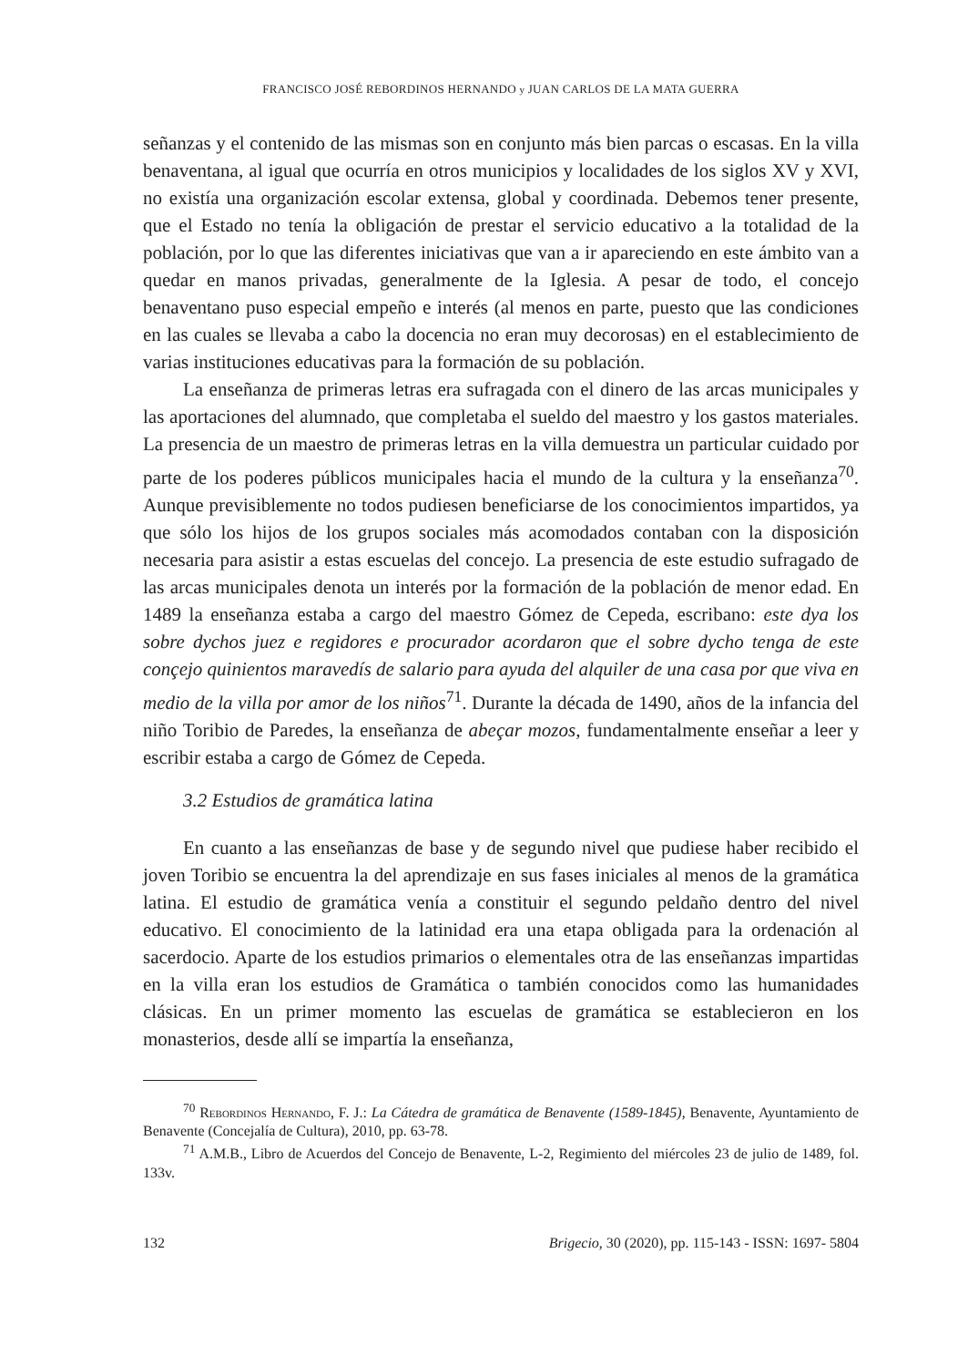FRANCISCO JOSÉ REBORDINOS HERNANDO y JUAN CARLOS DE LA MATA GUERRA
señanzas y el contenido de las mismas son en conjunto más bien parcas o escasas. En la villa benaventana, al igual que ocurría en otros municipios y localidades de los siglos XV y XVI, no existía una organización escolar extensa, global y coordinada. Debemos tener presente, que el Estado no tenía la obligación de prestar el servicio educativo a la totalidad de la población, por lo que las diferentes iniciativas que van a ir apareciendo en este ámbito van a quedar en manos privadas, generalmente de la Iglesia. A pesar de todo, el concejo benaventano puso especial empeño e interés (al menos en parte, puesto que las condiciones en las cuales se llevaba a cabo la docencia no eran muy decorosas) en el establecimiento de varias instituciones educativas para la formación de su población.
La enseñanza de primeras letras era sufragada con el dinero de las arcas municipales y las aportaciones del alumnado, que completaba el sueldo del maestro y los gastos materiales. La presencia de un maestro de primeras letras en la villa demuestra un particular cuidado por parte de los poderes públicos municipales hacia el mundo de la cultura y la enseñanza<sup>70</sup>. Aunque previsiblemente no todos pudiesen beneficiarse de los conocimientos impartidos, ya que sólo los hijos de los grupos sociales más acomodados contaban con la disposición necesaria para asistir a estas escuelas del concejo. La presencia de este estudio sufragado de las arcas municipales denota un interés por la formación de la población de menor edad. En 1489 la enseñanza estaba a cargo del maestro Gómez de Cepeda, escribano: este dya los sobre dychos juez e regidores e procurador acordaron que el sobre dycho tenga de este conçejo quinientos maravedís de salario para ayuda del alquiler de una casa por que viva en medio de la villa por amor de los niños<sup>71</sup>. Durante la década de 1490, años de la infancia del niño Toribio de Paredes, la enseñanza de abeçar mozos, fundamentalmente enseñar a leer y escribir estaba a cargo de Gómez de Cepeda.
3.2 Estudios de gramática latina
En cuanto a las enseñanzas de base y de segundo nivel que pudiese haber recibido el joven Toribio se encuentra la del aprendizaje en sus fases iniciales al menos de la gramática latina. El estudio de gramática venía a constituir el segundo peldaño dentro del nivel educativo. El conocimiento de la latinidad era una etapa obligada para la ordenación al sacerdocio. Aparte de los estudios primarios o elementales otra de las enseñanzas impartidas en la villa eran los estudios de Gramática o también conocidos como las humanidades clásicas. En un primer momento las escuelas de gramática se establecieron en los monasterios, desde allí se impartía la enseñanza,
<sup>70</sup> Rebordinos Hernando, F. J.: La Cátedra de gramática de Benavente (1589-1845), Benavente, Ayuntamiento de Benavente (Concejalía de Cultura), 2010, pp. 63-78.
<sup>71</sup> A.M.B., Libro de Acuerdos del Concejo de Benavente, L-2, Regimiento del miércoles 23 de julio de 1489, fol. 133v.
132 Brigecio, 30 (2020), pp. 115-143 - ISSN: 1697- 5804